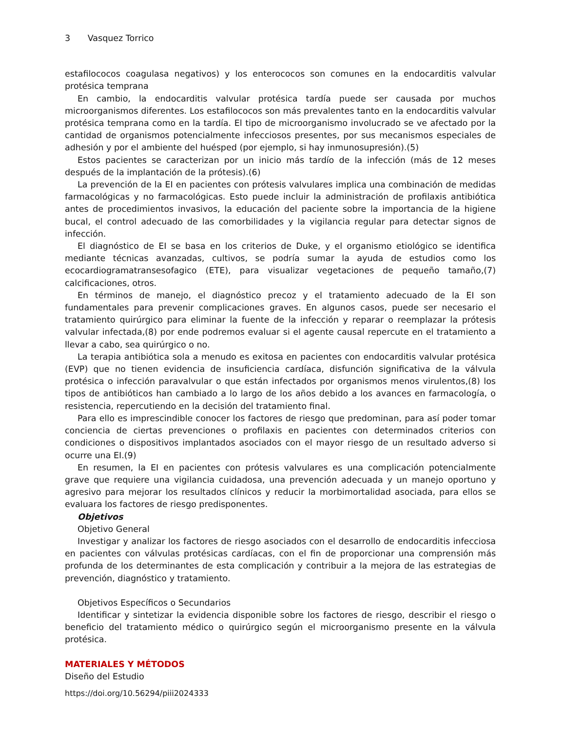3 Vasquez Torrico
estafilococos coagulasa negativos) y los enterococos son comunes en la endocarditis valvular protésica temprana
En cambio, la endocarditis valvular protésica tardía puede ser causada por muchos microorganismos diferentes. Los estafilococos son más prevalentes tanto en la endocarditis valvular protésica temprana como en la tardía. El tipo de microorganismo involucrado se ve afectado por la cantidad de organismos potencialmente infecciosos presentes, por sus mecanismos especiales de adhesión y por el ambiente del huésped (por ejemplo, si hay inmunosupresión).(5)
Estos pacientes se caracterizan por un inicio más tardío de la infección (más de 12 meses después de la implantación de la prótesis).(6)
La prevención de la EI en pacientes con prótesis valvulares implica una combinación de medidas farmacológicas y no farmacológicas. Esto puede incluir la administración de profilaxis antibiótica antes de procedimientos invasivos, la educación del paciente sobre la importancia de la higiene bucal, el control adecuado de las comorbilidades y la vigilancia regular para detectar signos de infección.
El diagnóstico de EI se basa en los criterios de Duke, y el organismo etiológico se identifica mediante técnicas avanzadas, cultivos, se podría sumar la ayuda de estudios como los ecocardiogramatransesofagico (ETE), para visualizar vegetaciones de pequeño tamaño,(7) calcificaciones, otros.
En términos de manejo, el diagnóstico precoz y el tratamiento adecuado de la EI son fundamentales para prevenir complicaciones graves. En algunos casos, puede ser necesario el tratamiento quirúrgico para eliminar la fuente de la infección y reparar o reemplazar la prótesis valvular infectada,(8) por ende podremos evaluar si el agente causal repercute en el tratamiento a llevar a cabo, sea quirúrgico o no.
La terapia antibiótica sola a menudo es exitosa en pacientes con endocarditis valvular protésica (EVP) que no tienen evidencia de insuficiencia cardíaca, disfunción significativa de la válvula protésica o infección paravalvular o que están infectados por organismos menos virulentos,(8) los tipos de antibióticos han cambiado a lo largo de los años debido a los avances en farmacología, o resistencia, repercutiendo en la decisión del tratamiento final.
Para ello es imprescindible conocer los factores de riesgo que predominan, para así poder tomar conciencia de ciertas prevenciones o profilaxis en pacientes con determinados criterios con condiciones o dispositivos implantados asociados con el mayor riesgo de un resultado adverso si ocurre una EI.(9)
En resumen, la EI en pacientes con prótesis valvulares es una complicación potencialmente grave que requiere una vigilancia cuidadosa, una prevención adecuada y un manejo oportuno y agresivo para mejorar los resultados clínicos y reducir la morbimortalidad asociada, para ellos se evaluara los factores de riesgo predisponentes.
Objetivos
Objetivo General
Investigar y analizar los factores de riesgo asociados con el desarrollo de endocarditis infecciosa en pacientes con válvulas protésicas cardíacas, con el fin de proporcionar una comprensión más profunda de los determinantes de esta complicación y contribuir a la mejora de las estrategias de prevención, diagnóstico y tratamiento.
Objetivos Específicos o Secundarios
Identificar y sintetizar la evidencia disponible sobre los factores de riesgo, describir el riesgo o beneficio del tratamiento médico o quirúrgico según el microorganismo presente en la válvula protésica.
MATERIALES Y MÉTODOS
Diseño del Estudio
https://doi.org/10.56294/piii2024333